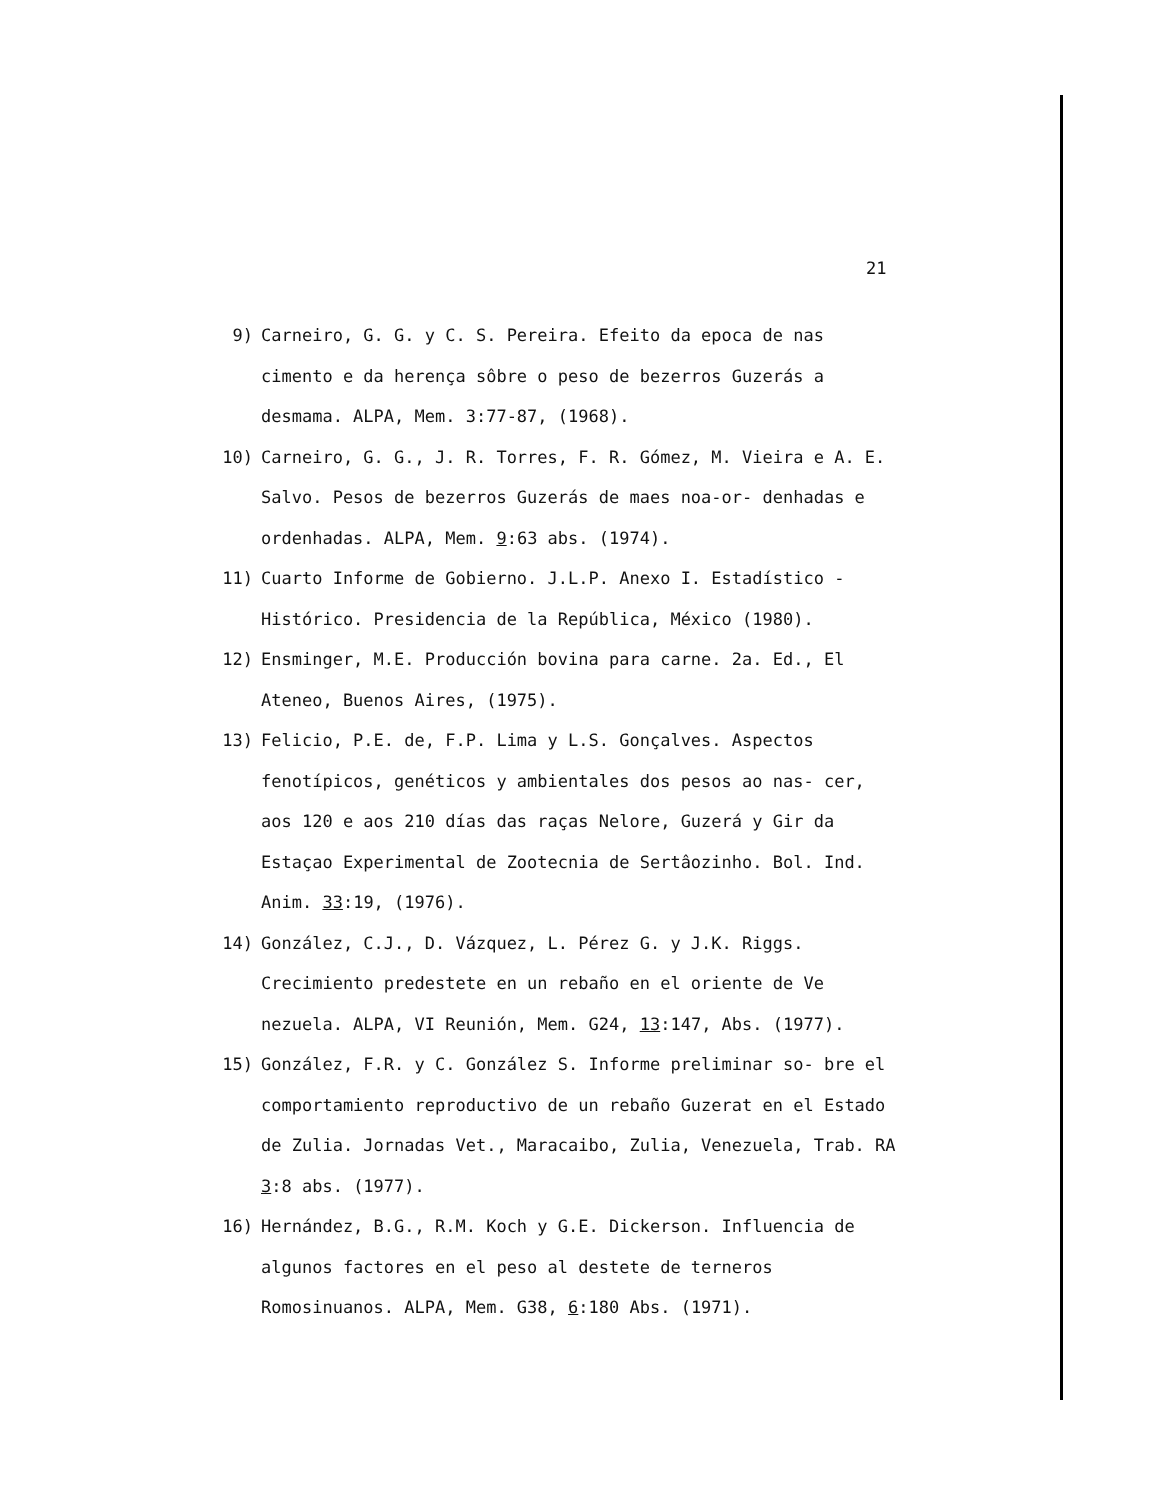21
9) Carneiro, G. G. y C. S. Pereira. Efeito da epoca de nas cimento e da herença sôbre o peso de bezerros Guzerás a desmama. ALPA, Mem. 3:77-87, (1968).
10) Carneiro, G. G., J. R. Torres, F. R. Gómez, M. Vieira e A. E. Salvo. Pesos de bezerros Guzerás de maes noa-or- denhadas e ordenhadas. ALPA, Mem. 9:63 abs. (1974).
11) Cuarto Informe de Gobierno. J.L.P. Anexo I. Estadístico -Histórico. Presidencia de la República, México (1980).
12) Ensminger, M.E. Producción bovina para carne. 2a. Ed., El Ateneo, Buenos Aires, (1975).
13) Felicio, P.E. de, F.P. Lima y L.S. Gonçalves. Aspectos fenotípicos, genéticos y ambientales dos pesos ao nas- cer, aos 120 e aos 210 días das raças Nelore, Guzerá y Gir da Estaçao Experimental de Zootecnia de Sertâozinho. Bol. Ind. Anim. 33:19, (1976).
14) González, C.J., D. Vázquez, L. Pérez G. y J.K. Riggs. Crecimiento predestete en un rebaño en el oriente de Ve nezuela. ALPA, VI Reunión, Mem. G24, 13:147, Abs. (1977).
15) González, F.R. y C. González S. Informe preliminar so- bre el comportamiento reproductivo de un rebaño Guzerat en el Estado de Zulia. Jornadas Vet., Maracaibo, Zulia, Venezuela, Trab. RA 3:8 abs. (1977).
16) Hernández, B.G., R.M. Koch y G.E. Dickerson. Influencia de algunos factores en el peso al destete de terneros Romosinuanos. ALPA, Mem. G38, 6:180 Abs. (1971).